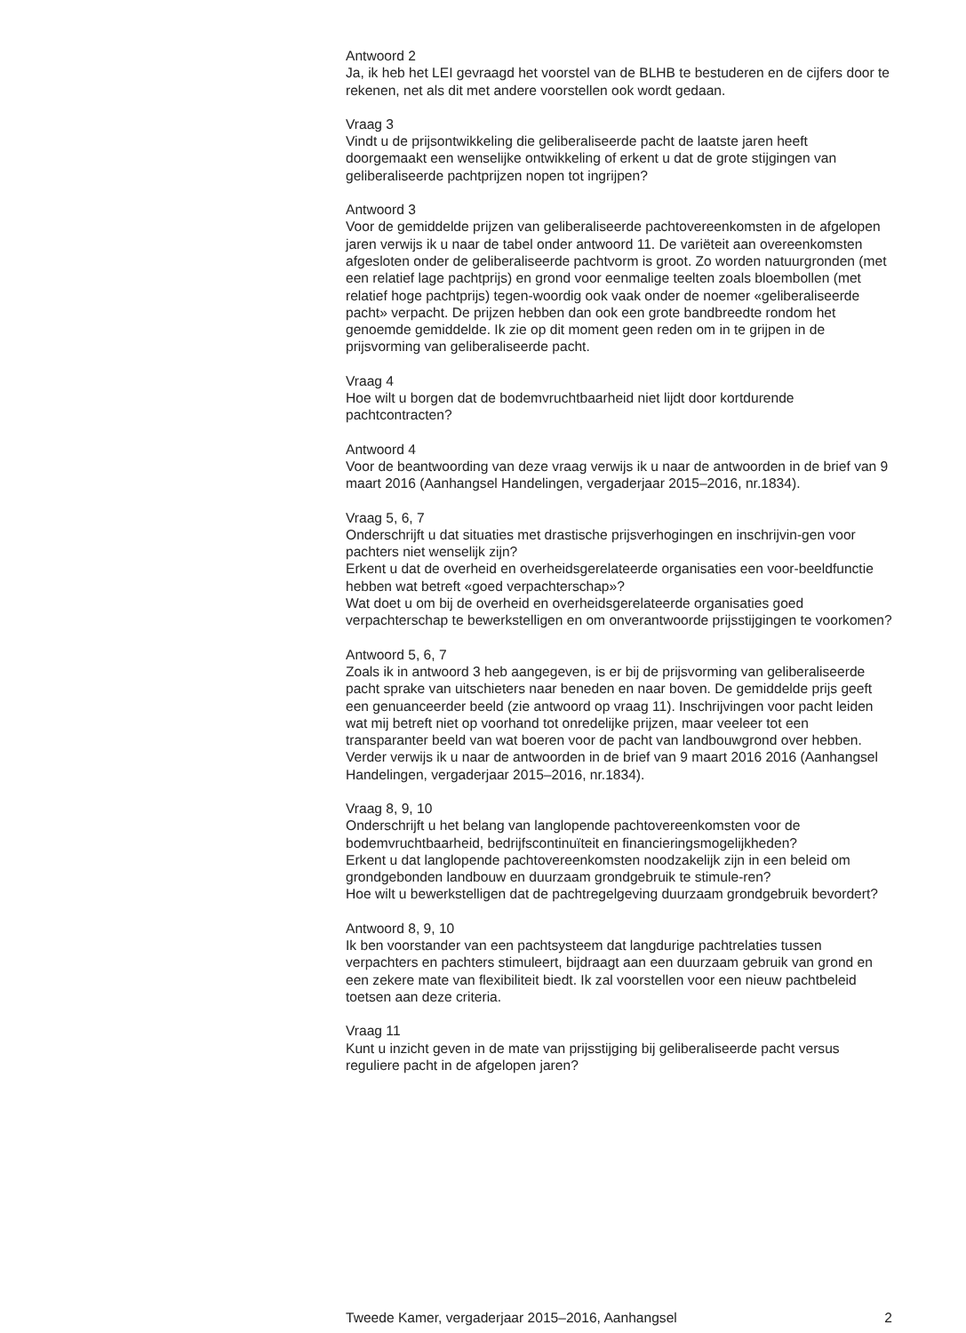Antwoord 2
Ja, ik heb het LEI gevraagd het voorstel van de BLHB te bestuderen en de cijfers door te rekenen, net als dit met andere voorstellen ook wordt gedaan.
Vraag 3
Vindt u de prijsontwikkeling die geliberaliseerde pacht de laatste jaren heeft doorgemaakt een wenselijke ontwikkeling of erkent u dat de grote stijgingen van geliberaliseerde pachtprijzen nopen tot ingrijpen?
Antwoord 3
Voor de gemiddelde prijzen van geliberaliseerde pachtovereenkomsten in de afgelopen jaren verwijs ik u naar de tabel onder antwoord 11. De variëteit aan overeenkomsten afgesloten onder de geliberaliseerde pachtvorm is groot. Zo worden natuurgronden (met een relatief lage pachtprijs) en grond voor eenmalige teelten zoals bloembollen (met relatief hoge pachtprijs) tegen-woordig ook vaak onder de noemer «geliberaliseerde pacht» verpacht. De prijzen hebben dan ook een grote bandbreedte rondom het genoemde gemiddelde. Ik zie op dit moment geen reden om in te grijpen in de prijsvorming van geliberaliseerde pacht.
Vraag 4
Hoe wilt u borgen dat de bodemvruchtbaarheid niet lijdt door kortdurende pachtcontracten?
Antwoord 4
Voor de beantwoording van deze vraag verwijs ik u naar de antwoorden in de brief van 9 maart 2016 (Aanhangsel Handelingen, vergaderjaar 2015–2016, nr.1834).
Vraag 5, 6, 7
Onderschrijft u dat situaties met drastische prijsverhogingen en inschrijvin-gen voor pachters niet wenselijk zijn?
Erkent u dat de overheid en overheidsgerelateerde organisaties een voor-beeldfunctie hebben wat betreft «goed verpachterschap»?
Wat doet u om bij de overheid en overheidsgerelateerde organisaties goed verpachterschap te bewerkstelligen en om onverantwoorde prijsstijgingen te voorkomen?
Antwoord 5, 6, 7
Zoals ik in antwoord 3 heb aangegeven, is er bij de prijsvorming van geliberaliseerde pacht sprake van uitschieters naar beneden en naar boven. De gemiddelde prijs geeft een genuanceerder beeld (zie antwoord op vraag 11). Inschrijvingen voor pacht leiden wat mij betreft niet op voorhand tot onredelijke prijzen, maar veeleer tot een transparanter beeld van wat boeren voor de pacht van landbouwgrond over hebben.
Verder verwijs ik u naar de antwoorden in de brief van 9 maart 2016 2016 (Aanhangsel Handelingen, vergaderjaar 2015–2016, nr.1834).
Vraag 8, 9, 10
Onderschrijft u het belang van langlopende pachtovereenkomsten voor de bodemvruchtbaarheid, bedrijfscontinuïteit en financieringsmogelijkheden?
Erkent u dat langlopende pachtovereenkomsten noodzakelijk zijn in een beleid om grondgebonden landbouw en duurzaam grondgebruik te stimule-ren?
Hoe wilt u bewerkstelligen dat de pachtregelgeving duurzaam grondgebruik bevordert?
Antwoord 8, 9, 10
Ik ben voorstander van een pachtsysteem dat langdurige pachtrelaties tussen verpachters en pachters stimuleert, bijdraagt aan een duurzaam gebruik van grond en een zekere mate van flexibiliteit biedt. Ik zal voorstellen voor een nieuw pachtbeleid toetsen aan deze criteria.
Vraag 11
Kunt u inzicht geven in de mate van prijsstijging bij geliberaliseerde pacht versus reguliere pacht in de afgelopen jaren?
Tweede Kamer, vergaderjaar 2015–2016, Aanhangsel 2